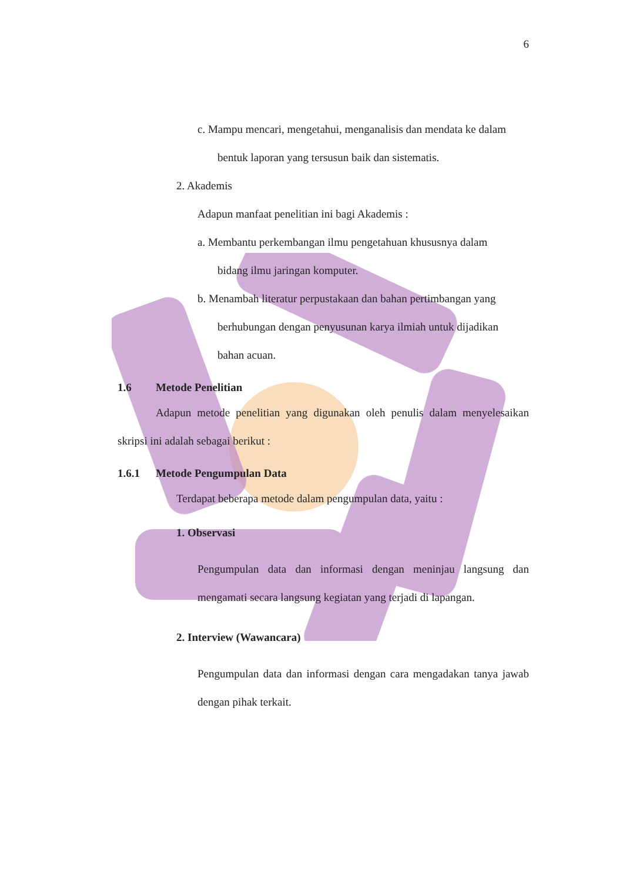6
c. Mampu mencari, mengetahui, menganalisis dan mendata ke dalam
bentuk laporan yang tersusun baik dan sistematis.
2. Akademis
Adapun manfaat penelitian ini bagi Akademis :
a. Membantu perkembangan ilmu pengetahuan khususnya dalam
bidang ilmu jaringan komputer.
b. Menambah literatur perpustakaan dan bahan pertimbangan yang
berhubungan dengan penyusunan karya ilmiah untuk dijadikan
bahan acuan.
1.6 Metode Penelitian
Adapun metode penelitian yang digunakan oleh penulis dalam menyelesaikan skripsi ini adalah sebagai berikut :
1.6.1 Metode Pengumpulan Data
Terdapat beberapa metode dalam pengumpulan data, yaitu :
1. Observasi
Pengumpulan data dan informasi dengan meninjau langsung dan mengamati secara langsung kegiatan yang terjadi di lapangan.
2. Interview (Wawancara)
Pengumpulan data dan informasi dengan cara mengadakan tanya jawab dengan pihak terkait.